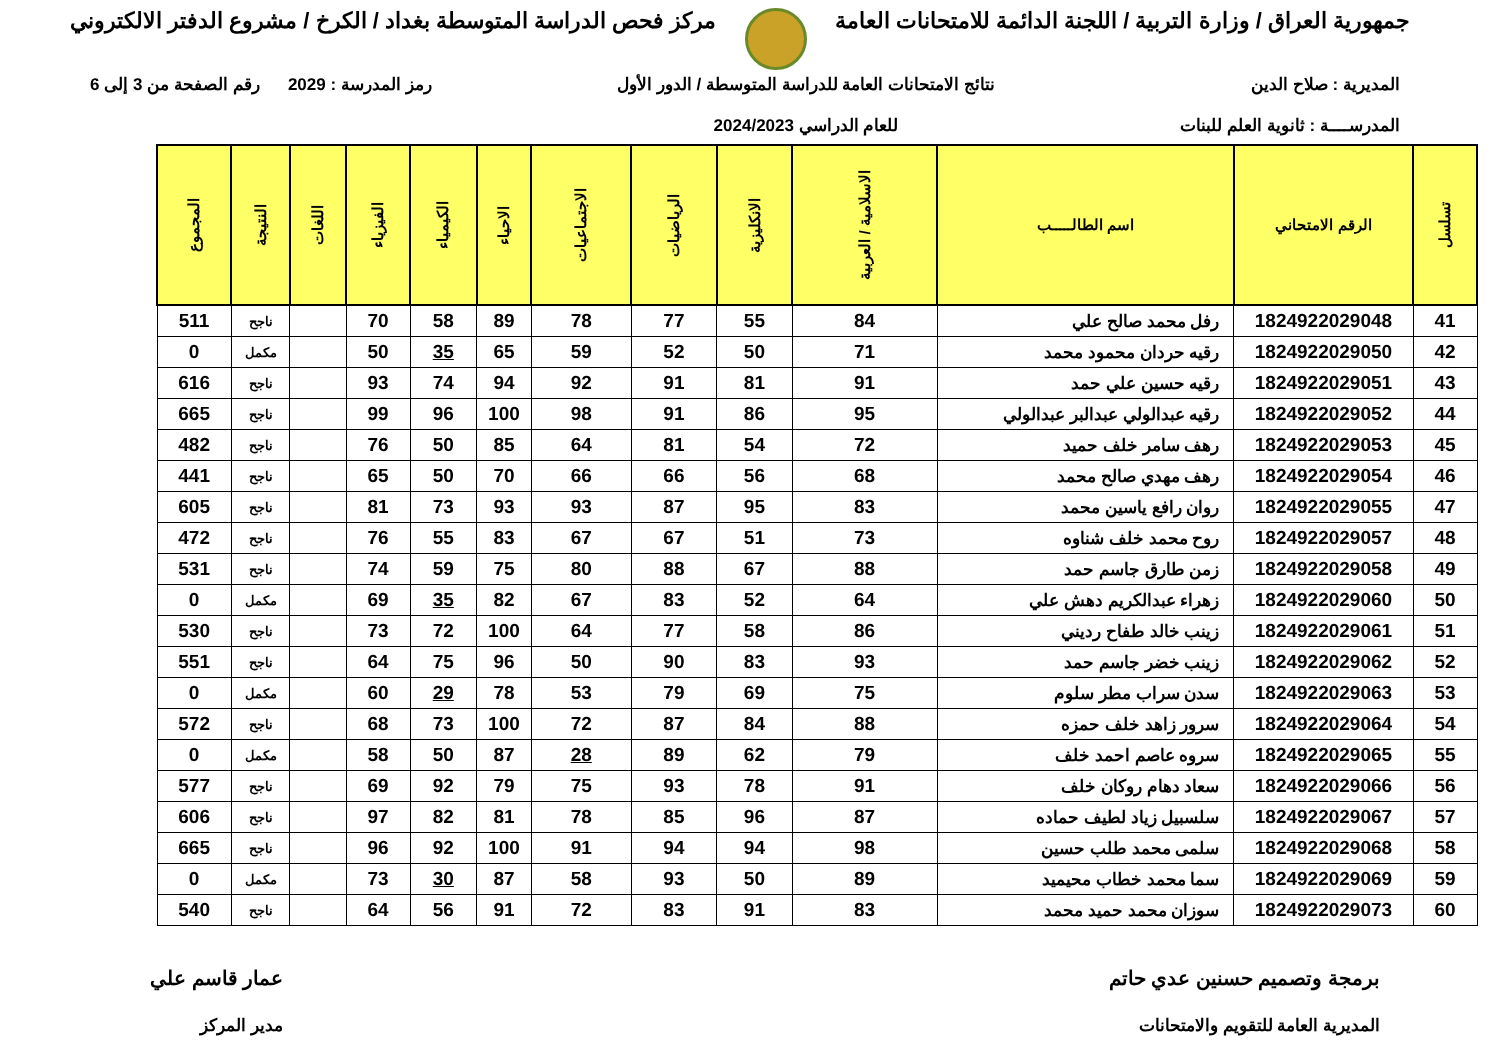جمهورية العراق / وزارة التربية / اللجنة الدائمة للامتحانات العامة
مركز فحص الدراسة المتوسطة بغداد / الكرخ / مشروع الدفتر الالكتروني
المديرية : صلاح الدين
المدرســــة : ثانوية العلم للبنات
نتائج الامتحانات العامة للدراسة المتوسطة / الدور الأول
للعام الدراسي 2024/2023
رمز المدرسة : 2029 رقم الصفحة من 3 إلى 6
| تسلسل | الرقم الامتحاني | اسم الطالـــــب | الاسلامية / العربية | الانكليزية | الرياضيات | الاجتماعيات | الاحياء | الكيمياء | الفيزياء | اللغات | النتيجة | المجموع |
| --- | --- | --- | --- | --- | --- | --- | --- | --- | --- | --- | --- | --- |
| 41 | 1824922029048 | رفل محمد صالح علي | 84 | 55 | 77 | 78 | 89 | 58 | 70 | | ناجح | 511 |
| 42 | 1824922029050 | رقيه حردان محمود محمد | 71 | 50 | 52 | 59 | 65 | 35 | 50 | | مكمل | 0 |
| 43 | 1824922029051 | رقيه حسين علي حمد | 91 | 81 | 91 | 92 | 94 | 74 | 93 | | ناجح | 616 |
| 44 | 1824922029052 | رقيه عبدالولي عبدالبر عبدالولي | 95 | 86 | 91 | 98 | 100 | 96 | 99 | | ناجح | 665 |
| 45 | 1824922029053 | رهف سامر خلف حميد | 72 | 54 | 81 | 64 | 85 | 50 | 76 | | ناجح | 482 |
| 46 | 1824922029054 | رهف مهدي صالح محمد | 68 | 56 | 66 | 66 | 70 | 50 | 65 | | ناجح | 441 |
| 47 | 1824922029055 | روان رافع ياسين محمد | 83 | 95 | 87 | 93 | 93 | 73 | 81 | | ناجح | 605 |
| 48 | 1824922029057 | روح محمد خلف شناوه | 73 | 51 | 67 | 67 | 83 | 55 | 76 | | ناجح | 472 |
| 49 | 1824922029058 | زمن طارق جاسم حمد | 88 | 67 | 88 | 80 | 75 | 59 | 74 | | ناجح | 531 |
| 50 | 1824922029060 | زهراء عبدالكريم دهش علي | 64 | 52 | 83 | 67 | 82 | 35 | 69 | | مكمل | 0 |
| 51 | 1824922029061 | زينب خالد طفاح رديني | 86 | 58 | 77 | 64 | 100 | 72 | 73 | | ناجح | 530 |
| 52 | 1824922029062 | زينب خضر جاسم حمد | 93 | 83 | 90 | 50 | 96 | 75 | 64 | | ناجح | 551 |
| 53 | 1824922029063 | سدن سراب مطر سلوم | 75 | 69 | 79 | 53 | 78 | 29 | 60 | | مكمل | 0 |
| 54 | 1824922029064 | سرور زاهد خلف حمزه | 88 | 84 | 87 | 72 | 100 | 73 | 68 | | ناجح | 572 |
| 55 | 1824922029065 | سروه عاصم احمد خلف | 79 | 62 | 89 | 28 | 87 | 50 | 58 | | مكمل | 0 |
| 56 | 1824922029066 | سعاد دهام روكان خلف | 91 | 78 | 93 | 75 | 79 | 92 | 69 | | ناجح | 577 |
| 57 | 1824922029067 | سلسبيل زياد لطيف حماده | 87 | 96 | 85 | 78 | 81 | 82 | 97 | | ناجح | 606 |
| 58 | 1824922029068 | سلمى محمد طلب حسين | 98 | 94 | 94 | 91 | 100 | 92 | 96 | | ناجح | 665 |
| 59 | 1824922029069 | سما محمد خطاب محيميد | 89 | 50 | 93 | 58 | 87 | 30 | 73 | | مكمل | 0 |
| 60 | 1824922029073 | سوزان محمد حميد محمد | 83 | 91 | 83 | 72 | 91 | 56 | 64 | | ناجح | 540 |
برمجة وتصميم حسنين عدي حاتم
المديرية العامة للتقويم والامتحانات
عمار قاسم علي
مدير المركز